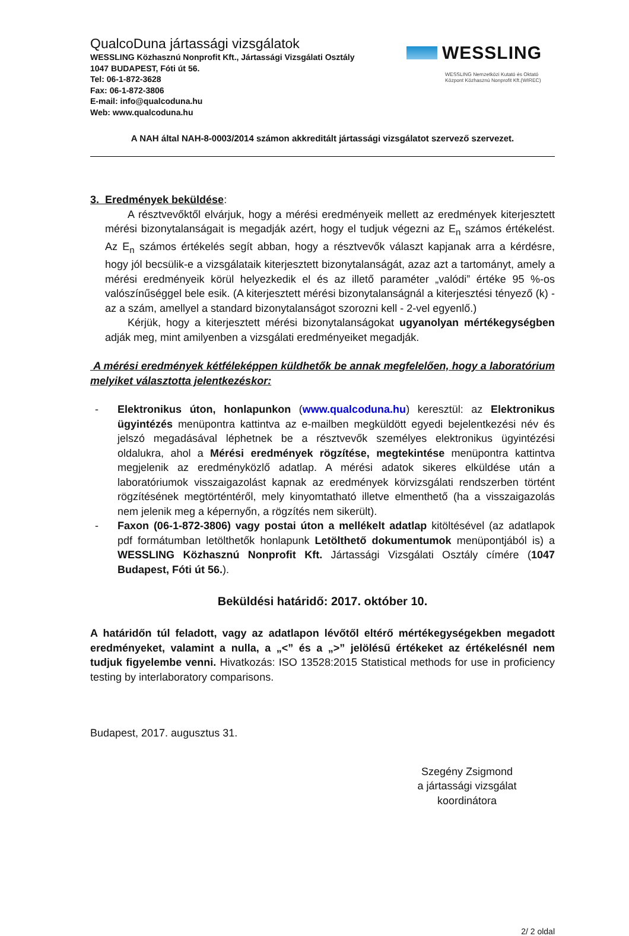QualcoDuna jártassági vizsgálatok
WESSLING Közhasznú Nonprofit Kft., Jártassági Vizsgálati Osztály
1047 BUDAPEST, Fóti út 56.
Tel: 06-1-872-3628
Fax: 06-1-872-3806
E-mail: info@qualcoduna.hu
Web: www.qualcoduna.hu
WESSLING
WESSLING Nemzetközi Kutató és Oktató
Központ Közhasznú Nonprofit Kft.(WIREC)
A NAH által NAH-8-0003/2014 számon akkreditált jártassági vizsgálatot szervező szervezet.
3. Eredmények beküldése:
A résztvevőktől elvárjuk, hogy a mérési eredményeik mellett az eredmények kiterjesztett mérési bizonytalanságait is megadják azért, hogy el tudjuk végezni az E<sub>n</sub> számos értékelést. Az E<sub>n</sub> számos értékelés segít abban, hogy a résztvevők választ kapjanak arra a kérdésre, hogy jól becsülik-e a vizsgálataik kiterjesztett bizonytalanságát, azaz azt a tartományt, amely a mérési eredményeik körül helyezkedik el és az illető paraméter „valódi” értéke 95 %-os valószínűséggel bele esik. (A kiterjesztett mérési bizonytalanságnál a kiterjesztési tényező (k) - az a szám, amellyel a standard bizonytalanságot szorozni kell - 2-vel egyenlő.)
Kérjük, hogy a kiterjesztett mérési bizonytalanságokat ugyanolyan mértékegységben adják meg, mint amilyenben a vizsgálati eredményeiket megadják.
A mérési eredmények kétféleképpen küldhetők be annak megfelelően, hogy a laboratórium melyiket választotta jelentkezéskor:
- Elektronikus úton, honlapunkon (www.qualcoduna.hu) keresztül: az Elektronikus ügyintézés menüpontra kattintva az e-mailben megküldött egyedi bejelentkezési név és jelszó megadásával léphetnek be a résztvevők személyes elektronikus ügyintézési oldalukra, ahol a Mérési eredmények rögzítése, megtekintése menüpontra kattintva megjelenik az eredményközlő adatlap. A mérési adatok sikeres elküldése után a laboratóriumok visszaigazolást kapnak az eredmények körvizsgálati rendszerben történt rögzítésének megtörténtéről, mely kinyomtatható illetve elmenthető (ha a visszaigazolás nem jelenik meg a képernyőn, a rögzítés nem sikerült).
- Faxon (06-1-872-3806) vagy postai úton a mellékelt adatlap kitöltésével (az adatlapok pdf formátumban letölthetők honlapunk Letölthető dokumentumok menüpontjából is) a WESSLING Közhasznú Nonprofit Kft. Jártassági Vizsgálati Osztály címére (1047 Budapest, Fóti út 56.).
Beküldési határidő: 2017. október 10.
A határidőn túl feladott, vagy az adatlapon lévőtől eltérő mértékegységekben megadott eredményeket, valamint a nulla, a „<” és a „>” jelölésű értékeket az értékelésnél nem tudjuk figyelembe venni. Hivatkozás: ISO 13528:2015 Statistical methods for use in proficiency testing by interlaboratory comparisons.
Budapest, 2017. augusztus 31.
Szegény Zsigmond
a jártassági vizsgálat koordinátora
2/ 2 oldal